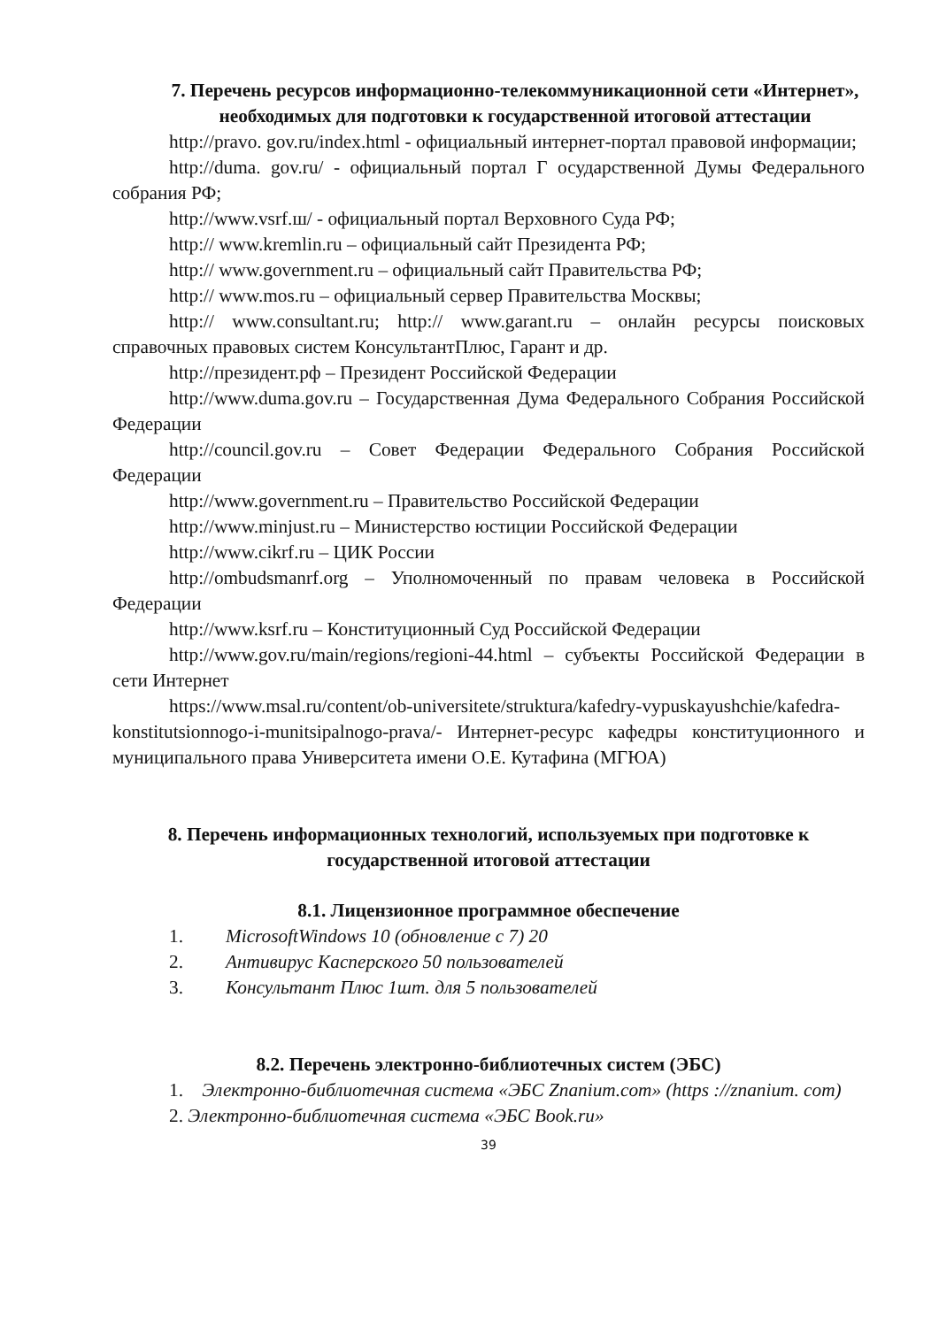7. Перечень ресурсов информационно-телекоммуникационной сети «Интернет», необходимых для подготовки к государственной итоговой аттестации
http://pravo. gov.ru/index.html - официальный интернет-портал правовой информации;
http://duma. gov.ru/ - официальный портал Г осударственной Думы Федерального собрания РФ;
http://www.vsrf.ш/ - официальный портал Верховного Суда РФ;
http:// www.kremlin.ru – официальный сайт Президента РФ;
http:// www.government.ru – официальный сайт Правительства РФ;
http:// www.mos.ru – официальный сервер Правительства Москвы;
http:// www.consultant.ru; http:// www.garant.ru – онлайн ресурсы поисковых справочных правовых систем КонсультантПлюс, Гарант и др.
http://президент.рф – Президент Российской Федерации
http://www.duma.gov.ru – Государственная Дума Федерального Собрания Российской Федерации
http://council.gov.ru – Совет Федерации Федерального Собрания Российской Федерации
http://www.government.ru – Правительство Российской Федерации
http://www.minjust.ru – Министерство юстиции Российской Федерации
http://www.cikrf.ru – ЦИК России
http://ombudsmanrf.org – Уполномоченный по правам человека в Российской Федерации
http://www.ksrf.ru – Конституционный Суд Российской Федерации
http://www.gov.ru/main/regions/regioni-44.html – субъекты Российской Федерации в сети Интернет
https://www.msal.ru/content/ob-universitete/struktura/kafedry-vypuskayushchie/kafedra-konstitutsionnogo-i-munitsipalnogo-prava/- Интернет-ресурс кафедры конституционного и муниципального права Университета имени О.Е. Кутафина (МГЮА)
8. Перечень информационных технологий, используемых при подготовке к государственной итоговой аттестации
8.1. Лицензионное программное обеспечение
1. MicrosoftWindows 10 (обновление с 7) 20
2. Антивирус Касперского 50 пользователей
3. Консультант Плюс 1шт. для 5 пользователей
8.2. Перечень электронно-библиотечных систем (ЭБС)
1. Электронно-библиотечная система «ЭБС Znanium.com» (https ://znanium. com)
2. Электронно-библиотечная система «ЭБС Book.ru»
39